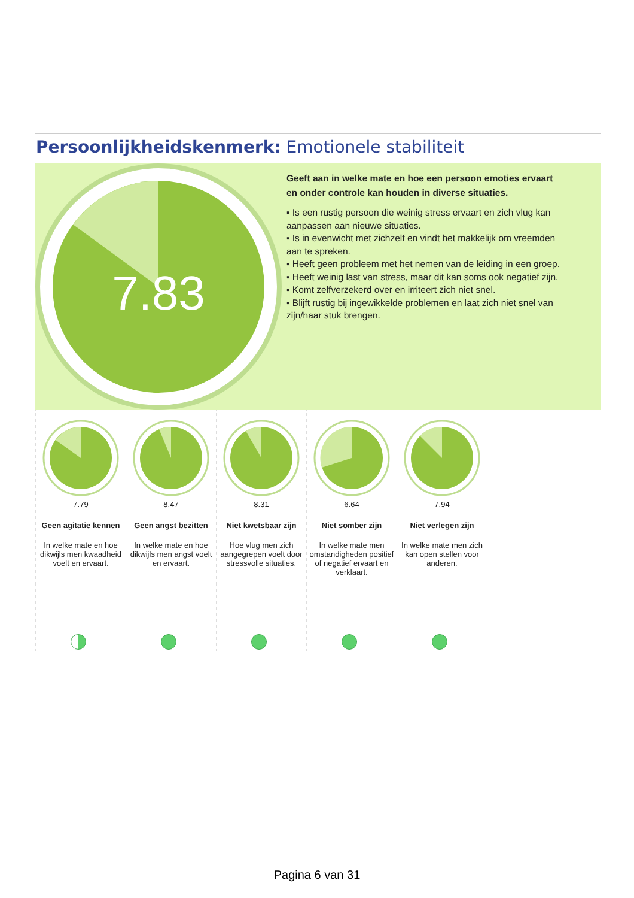Persoonlijkheidskenmerk: Emotionele stabiliteit
7.83
Geeft aan in welke mate en hoe een persoon emoties ervaart en onder controle kan houden in diverse situaties.
▪ Is een rustig persoon die weinig stress ervaart en zich vlug kan aanpassen aan nieuwe situaties.
▪ Is in evenwicht met zichzelf en vindt het makkelijk om vreemden aan te spreken.
▪ Heeft geen probleem met het nemen van de leiding in een groep.
▪ Heeft weinig last van stress, maar dit kan soms ook negatief zijn.
▪ Komt zelfverzekerd over en irriteert zich niet snel.
▪ Blijft rustig bij ingewikkelde problemen en laat zich niet snel van zijn/haar stuk brengen.
7.79
Geen agitatie kennen
In welke mate en hoe dikwijls men kwaadheid voelt en ervaart.
8.47
Geen angst bezitten
In welke mate en hoe dikwijls men angst voelt en ervaart.
8.31
Niet kwetsbaar zijn
Hoe vlug men zich aangegrepen voelt door stressvolle situaties.
6.64
Niet somber zijn
In welke mate men omstandigheden positief of negatief ervaart en verklaart.
7.94
Niet verlegen zijn
In welke mate men zich kan open stellen voor anderen.
Pagina 6 van 31